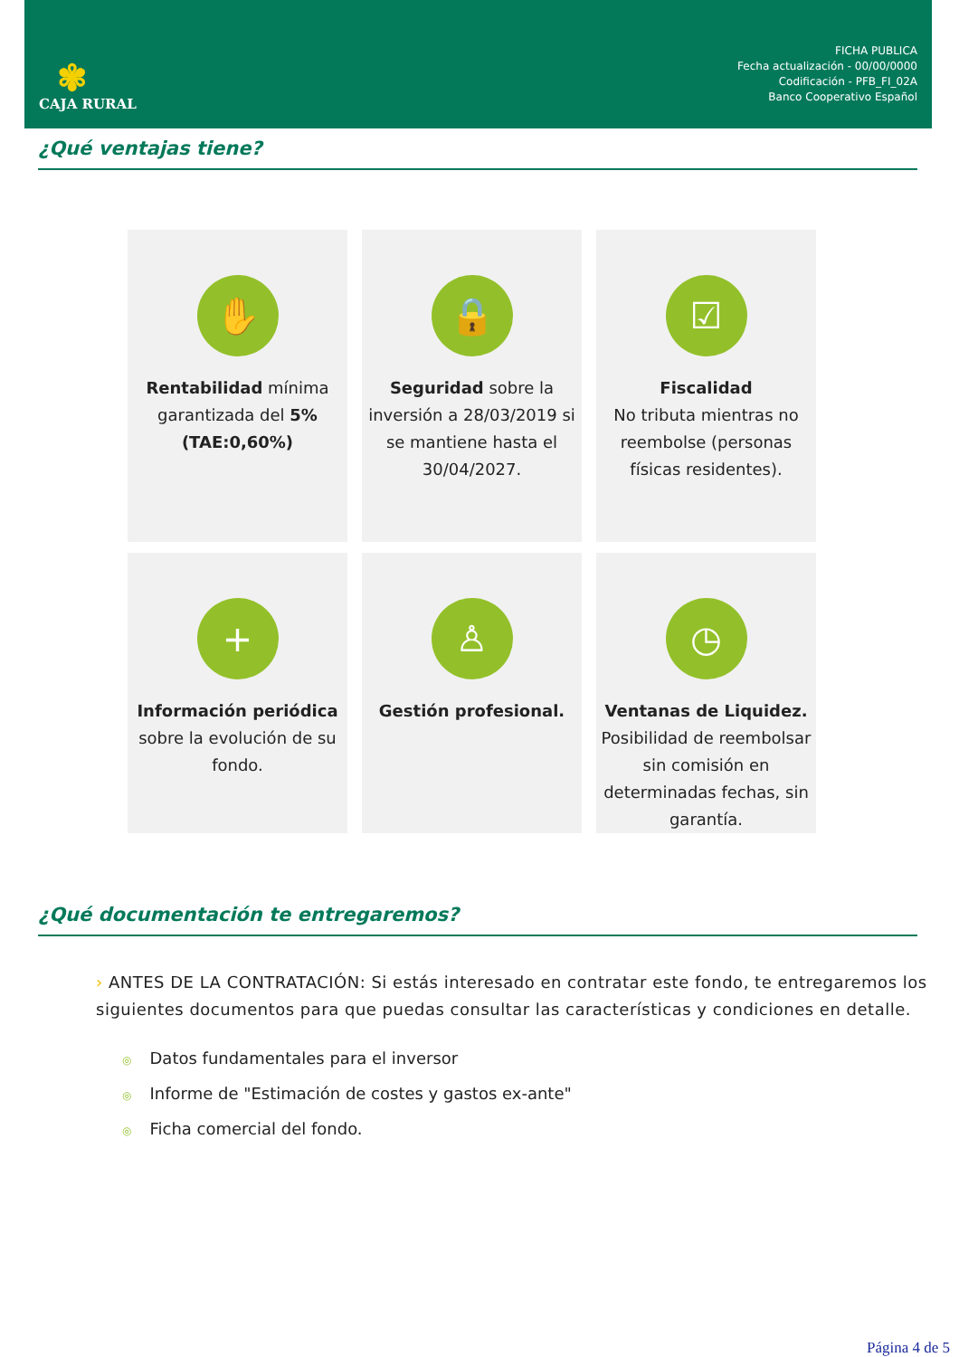✾
CAJA RURAL
FICHA PUBLICA
Fecha actualización - 00/00/0000
Codificación - PFB_FI_02A
Banco Cooperativo Español
¿Qué ventajas tiene?
✋
Rentabilidad mínima
garantizada del 5%
(TAE:0,60%)
🔒
Seguridad sobre la inversión a 28/03/2019 si se mantiene hasta el 30/04/2027.
☑
Fiscalidad
No tributa mientras no reembolse (personas físicas residentes).
+
Información periódica
sobre la evolución de su fondo.
♙
Gestión profesional.
◷
Ventanas de Liquidez.
Posibilidad de reembolsar sin comisión en determinadas fechas, sin garantía.
¿Qué documentación te entregaremos?
› ANTES DE LA CONTRATACIÓN: Si estás interesado en contratar este fondo, te entregaremos los siguientes documentos para que puedas consultar las características y condiciones en detalle.
◎ Datos fundamentales para el inversor
◎ Informe de "Estimación de costes y gastos ex-ante"
◎ Ficha comercial del fondo.
Página 4 de 5